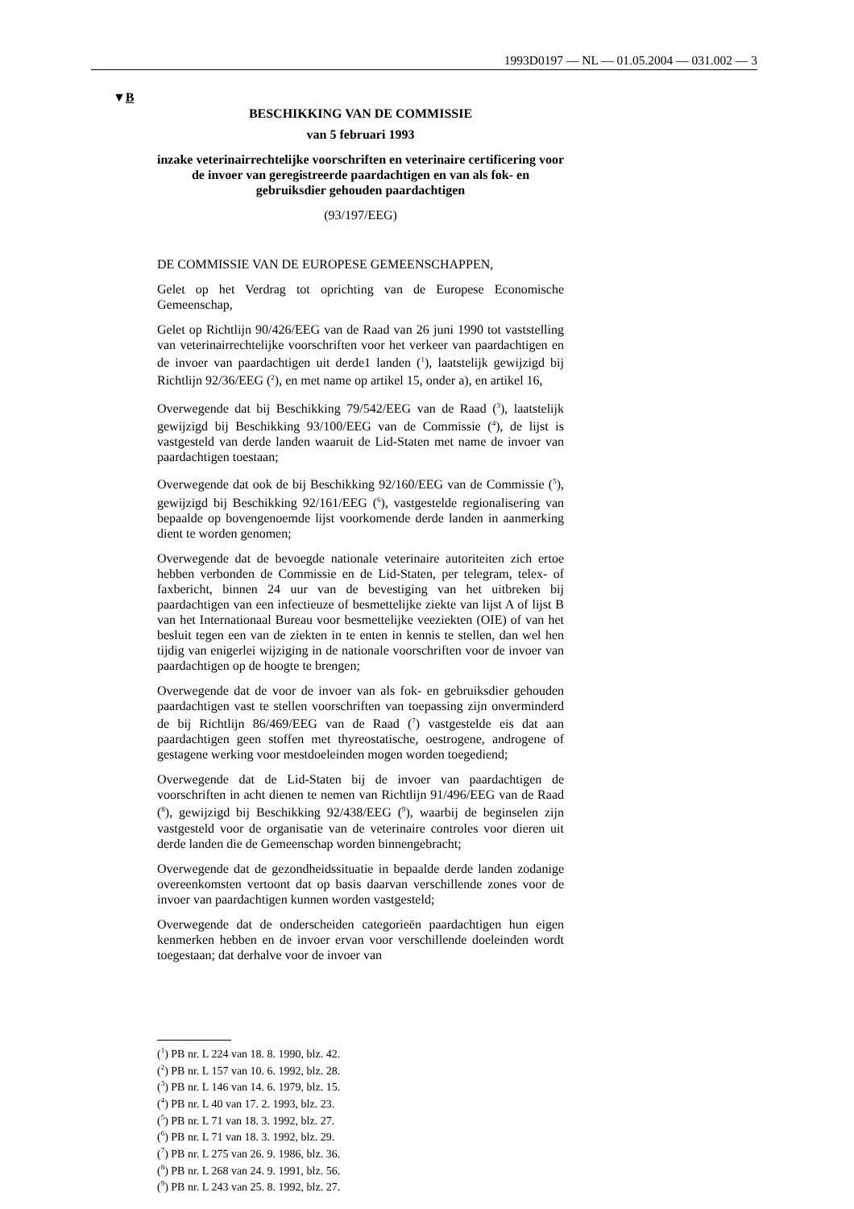1993D0197 — NL — 01.05.2004 — 031.002 — 3
▼B
BESCHIKKING VAN DE COMMISSIE
van 5 februari 1993
inzake veterinairrechtelijke voorschriften en veterinaire certificering voor de invoer van geregistreerde paardachtigen en van als fok- en gebruiksdier gehouden paardachtigen
(93/197/EEG)
DE COMMISSIE VAN DE EUROPESE GEMEENSCHAPPEN,
Gelet op het Verdrag tot oprichting van de Europese Economische Gemeenschap,
Gelet op Richtlijn 90/426/EEG van de Raad van 26 juni 1990 tot vaststelling van veterinairrechtelijke voorschriften voor het verkeer van paardachtigen en de invoer van paardachtigen uit derde1 landen (<sup>1</sup>), laatstelijk gewijzigd bij Richtlijn 92/36/EEG (<sup>2</sup>), en met name op artikel 15, onder a), en artikel 16,
Overwegende dat bij Beschikking 79/542/EEG van de Raad (<sup>3</sup>), laatstelijk gewijzigd bij Beschikking 93/100/EEG van de Commissie (<sup>4</sup>), de lijst is vastgesteld van derde landen waaruit de Lid-Staten met name de invoer van paardachtigen toestaan;
Overwegende dat ook de bij Beschikking 92/160/EEG van de Commissie (<sup>5</sup>), gewijzigd bij Beschikking 92/161/EEG (<sup>6</sup>), vastgestelde regionalisering van bepaalde op bovengenoemde lijst voorkomende derde landen in aanmerking dient te worden genomen;
Overwegende dat de bevoegde nationale veterinaire autoriteiten zich ertoe hebben verbonden de Commissie en de Lid-Staten, per telegram, telex- of faxbericht, binnen 24 uur van de bevestiging van het uitbreken bij paardachtigen van een infectieuze of besmettelijke ziekte van lijst A of lijst B van het Internationaal Bureau voor besmettelijke veeziekten (OIE) of van het besluit tegen een van de ziekten in te enten in kennis te stellen, dan wel hen tijdig van enigerlei wijziging in de nationale voorschriften voor de invoer van paardachtigen op de hoogte te brengen;
Overwegende dat de voor de invoer van als fok- en gebruiksdier gehouden paardachtigen vast te stellen voorschriften van toepassing zijn onverminderd de bij Richtlijn 86/469/EEG van de Raad (<sup>7</sup>) vastgestelde eis dat aan paardachtigen geen stoffen met thyreostatische, oestrogene, androgene of gestagene werking voor mestdoeleinden mogen worden toegediend;
Overwegende dat de Lid-Staten bij de invoer van paardachtigen de voorschriften in acht dienen te nemen van Richtlijn 91/496/EEG van de Raad (<sup>8</sup>), gewijzigd bij Beschikking 92/438/EEG (<sup>9</sup>), waarbij de beginselen zijn vastgesteld voor de organisatie van de veterinaire controles voor dieren uit derde landen die de Gemeenschap worden binnengebracht;
Overwegende dat de gezondheidssituatie in bepaalde derde landen zodanige overeenkomsten vertoont dat op basis daarvan verschillende zones voor de invoer van paardachtigen kunnen worden vastgesteld;
Overwegende dat de onderscheiden categorieën paardachtigen hun eigen kenmerken hebben en de invoer ervan voor verschillende doeleinden wordt toegestaan; dat derhalve voor de invoer van
(<sup>1</sup>) PB nr. L 224 van 18. 8. 1990, blz. 42.
(<sup>2</sup>) PB nr. L 157 van 10. 6. 1992, blz. 28.
(<sup>3</sup>) PB nr. L 146 van 14. 6. 1979, blz. 15.
(<sup>4</sup>) PB nr. L 40 van 17. 2. 1993, blz. 23.
(<sup>5</sup>) PB nr. L 71 van 18. 3. 1992, blz. 27.
(<sup>6</sup>) PB nr. L 71 van 18. 3. 1992, blz. 29.
(<sup>7</sup>) PB nr. L 275 van 26. 9. 1986, blz. 36.
(<sup>8</sup>) PB nr. L 268 van 24. 9. 1991, blz. 56.
(<sup>9</sup>) PB nr. L 243 van 25. 8. 1992, blz. 27.